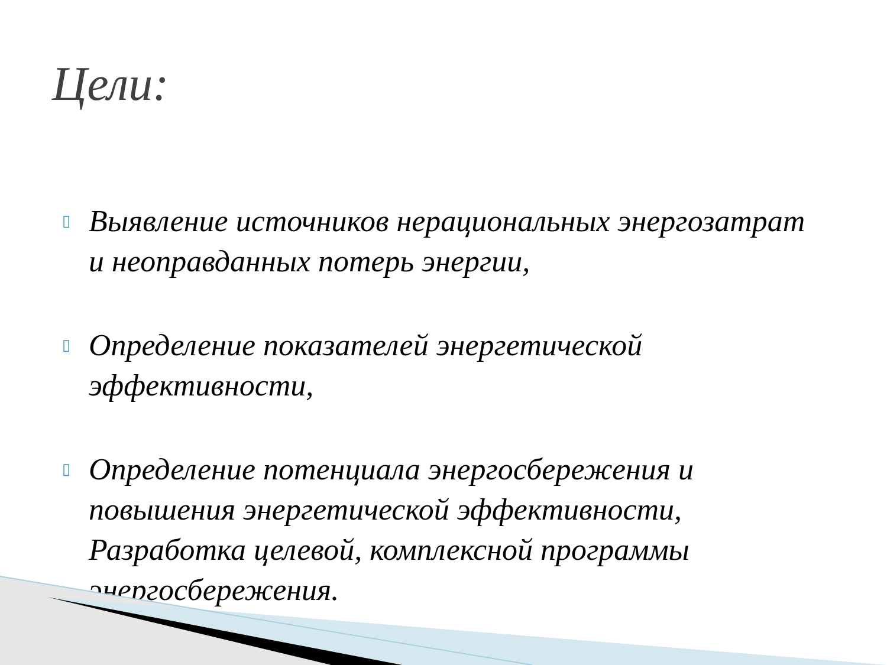Цели:
▯ Выявление источников нерациональных энергозатрат и неоправданных потерь энергии,
▯ Определение показателей энергетической эффективности,
▯ Определение потенциала энергосбережения и повышения энергетической эффективности, Разработка целевой, комплексной программы энергосбережения.